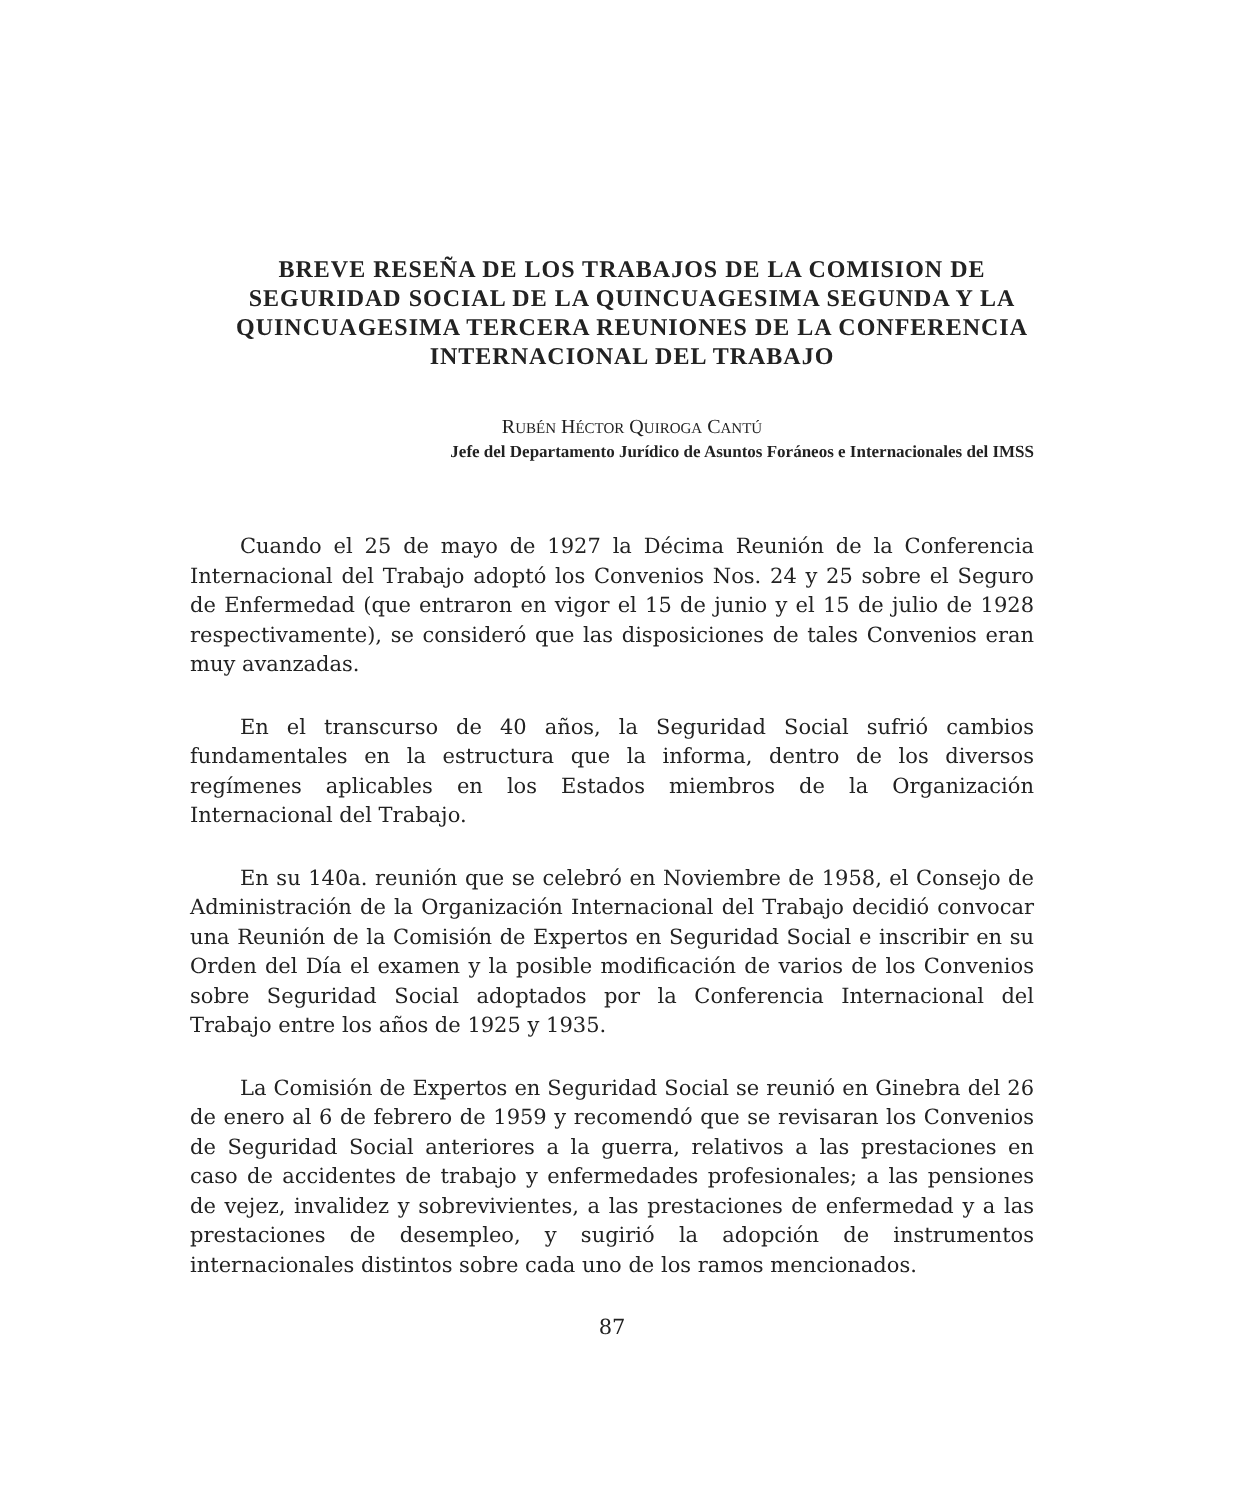BREVE RESEÑA DE LOS TRABAJOS DE LA COMISION DE SEGURIDAD SOCIAL DE LA QUINCUAGESIMA SEGUNDA Y LA QUINCUAGESIMA TERCERA REUNIONES DE LA CONFERENCIA INTERNACIONAL DEL TRABAJO
RUBÉN HÉCTOR QUIROGA CANTÚ
Jefe del Departamento Jurídico de Asuntos Foráneos e Internacionales del IMSS
Cuando el 25 de mayo de 1927 la Décima Reunión de la Conferencia Internacional del Trabajo adoptó los Convenios Nos. 24 y 25 sobre el Seguro de Enfermedad (que entraron en vigor el 15 de junio y el 15 de julio de 1928 respectivamente), se consideró que las disposiciones de tales Convenios eran muy avanzadas.
En el transcurso de 40 años, la Seguridad Social sufrió cambios fundamentales en la estructura que la informa, dentro de los diversos regímenes aplicables en los Estados miembros de la Organización Internacional del Trabajo.
En su 140a. reunión que se celebró en Noviembre de 1958, el Consejo de Administración de la Organización Internacional del Trabajo decidió convocar una Reunión de la Comisión de Expertos en Seguridad Social e inscribir en su Orden del Día el examen y la posible modificación de varios de los Convenios sobre Seguridad Social adoptados por la Conferencia Internacional del Trabajo entre los años de 1925 y 1935.
La Comisión de Expertos en Seguridad Social se reunió en Ginebra del 26 de enero al 6 de febrero de 1959 y recomendó que se revisaran los Convenios de Seguridad Social anteriores a la guerra, relativos a las prestaciones en caso de accidentes de trabajo y enfermedades profesionales; a las pensiones de vejez, invalidez y sobrevivientes, a las prestaciones de enfermedad y a las prestaciones de desempleo, y sugirió la adopción de instrumentos internacionales distintos sobre cada uno de los ramos mencionados.
87